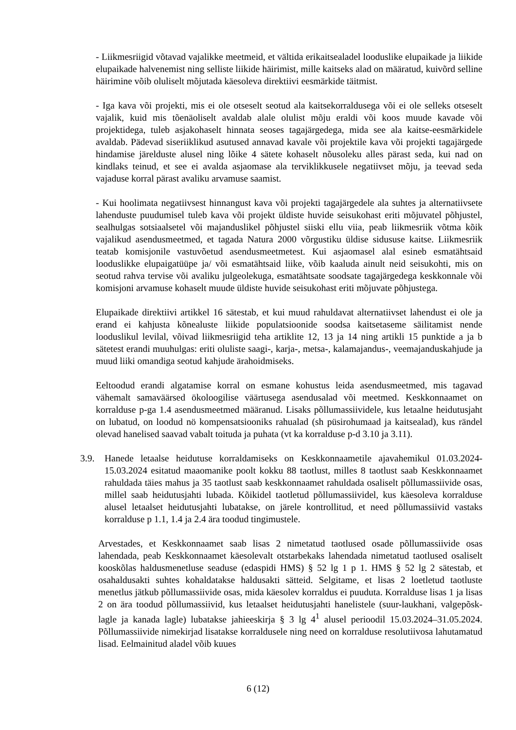- Liikmesriigid võtavad vajalikke meetmeid, et vältida erikaitsealadel looduslike elupaikade ja liikide elupaikade halvenemist ning selliste liikide häirimist, mille kaitseks alad on määratud, kuivõrd selline häirimine võib oluliselt mõjutada käesoleva direktiivi eesmärkide täitmist.
- Iga kava või projekti, mis ei ole otseselt seotud ala kaitsekorraldusega või ei ole selleks otseselt vajalik, kuid mis tõenäoliselt avaldab alale olulist mõju eraldi või koos muude kavade või projektidega, tuleb asjakohaselt hinnata seoses tagajärgedega, mida see ala kaitse-eesmärkidele avaldab. Pädevad siseriiklikud asutused annavad kavale või projektile kava või projekti tagajärgede hindamise järelduste alusel ning lõike 4 sätete kohaselt nõusoleku alles pärast seda, kui nad on kindlaks teinud, et see ei avalda asjaomase ala terviklikkusele negatiivset mõju, ja teevad seda vajaduse korral pärast avaliku arvamuse saamist.
- Kui hoolimata negatiivsest hinnangust kava või projekti tagajärgedele ala suhtes ja alternatiivsete lahenduste puudumisel tuleb kava või projekt üldiste huvide seisukohast eriti mõjuvatel põhjustel, sealhulgas sotsiaalsetel või majanduslikel põhjustel siiski ellu viia, peab liikmesriik võtma kõik vajalikud asendusmeetmed, et tagada Natura 2000 võrgustiku üldise sidususe kaitse. Liikmesriik teatab komisjonile vastuvõetud asendusmeetmetest. Kui asjaomasel alal esineb esmatähtsaid looduslikke elupaigatüüpe ja/ või esmatähtsaid liike, võib kaaluda ainult neid seisukohti, mis on seotud rahva tervise või avaliku julgeolekuga, esmatähtsate soodsate tagajärgedega keskkonnale või komisjoni arvamuse kohaselt muude üldiste huvide seisukohast eriti mõjuvate põhjustega.
Elupaikade direktiivi artikkel 16 sätestab, et kui muud rahuldavat alternatiivset lahendust ei ole ja erand ei kahjusta kõnealuste liikide populatsioonide soodsa kaitsetaseme säilitamist nende looduslikul levilal, võivad liikmesriigid teha artiklite 12, 13 ja 14 ning artikli 15 punktide a ja b sätetest erandi muuhulgas: eriti oluliste saagi-, karja-, metsa-, kalamajandus-, veemajanduskahjude ja muud liiki omandiga seotud kahjude ärahoidmiseks.
Eeltoodud erandi algatamise korral on esmane kohustus leida asendusmeetmed, mis tagavad vähemalt samaväärsed ökoloogilise väärtusega asendusalad või meetmed. Keskkonnaamet on korralduse p-ga 1.4 asendusmeetmed määranud. Lisaks põllumassiividele, kus letaalne heidutusjaht on lubatud, on loodud nö kompensatsiooniks rahualad (sh püsirohumaad ja kaitsealad), kus rändel olevad hanelised saavad vabalt toituda ja puhata (vt ka korralduse p-d 3.10 ja 3.11).
3.9. Hanede letaalse heidutuse korraldamiseks on Keskkonnaametile ajavahemikul 01.03.2024-15.03.2024 esitatud maaomanike poolt kokku 88 taotlust, milles 8 taotlust saab Keskkonnaamet rahuldada täies mahus ja 35 taotlust saab keskkonnaamet rahuldada osaliselt põllumassiivide osas, millel saab heidutusjahti lubada. Kõikidel taotletud põllumassiividel, kus käesoleva korralduse alusel letaalset heidutusjahti lubatakse, on järele kontrollitud, et need põllumassiivid vastaks korralduse p 1.1, 1.4 ja 2.4 ära toodud tingimustele.
Arvestades, et Keskkonnaamet saab lisas 2 nimetatud taotlused osade põllumassiivide osas lahendada, peab Keskkonnaamet käesolevalt otstarbekaks lahendada nimetatud taotlused osaliselt kooskõlas haldusmenetluse seaduse (edaspidi HMS) § 52 lg 1 p 1. HMS § 52 lg 2 sätestab, et osahaldusakti suhtes kohaldatakse haldusakti sätteid. Selgitame, et lisas 2 loetletud taotluste menetlus jätkub põllumassiivide osas, mida käesolev korraldus ei puuduta. Korralduse lisas 1 ja lisas 2 on ära toodud põllumassiivid, kus letaalset heidutusjahti hanelistele (suur-laukhani, valgepõsk-lagle ja kanada lagle) lubatakse jahieeskirja § 3 lg 4<sup>1</sup> alusel perioodil 15.03.2024–31.05.2024. Põllumassiivide nimekirjad lisatakse korraldusele ning need on korralduse resolutiivosa lahutamatud lisad. Eelmainitud aladel võib kuues
6 (12)